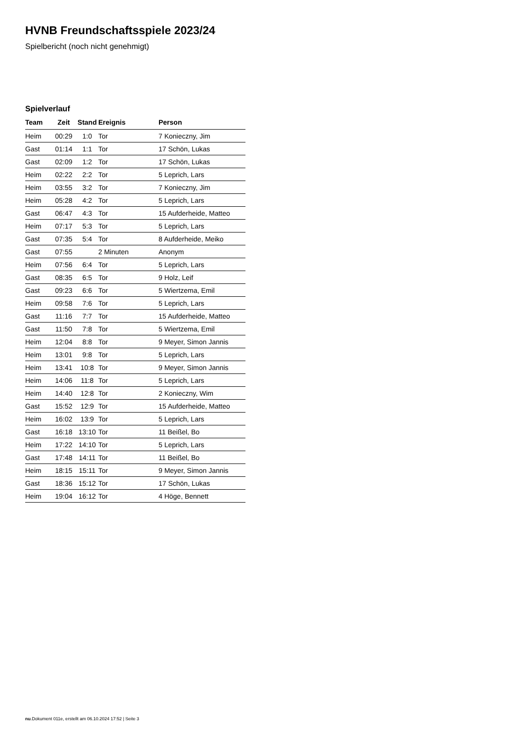HVNB Freundschaftsspiele 2023/24
Spielbericht (noch nicht genehmigt)
Spielverlauf
| Team | Zeit | Stand | Ereignis | Person |
| --- | --- | --- | --- | --- |
| Heim | 00:29 | 1:0 | Tor | 7 Konieczny, Jim |
| Gast | 01:14 | 1:1 | Tor | 17 Schön, Lukas |
| Gast | 02:09 | 1:2 | Tor | 17 Schön, Lukas |
| Heim | 02:22 | 2:2 | Tor | 5 Leprich, Lars |
| Heim | 03:55 | 3:2 | Tor | 7 Konieczny, Jim |
| Heim | 05:28 | 4:2 | Tor | 5 Leprich, Lars |
| Gast | 06:47 | 4:3 | Tor | 15 Aufderheide, Matteo |
| Heim | 07:17 | 5:3 | Tor | 5 Leprich, Lars |
| Gast | 07:35 | 5:4 | Tor | 8 Aufderheide, Meiko |
| Gast | 07:55 | | 2 Minuten | Anonym |
| Heim | 07:56 | 6:4 | Tor | 5 Leprich, Lars |
| Gast | 08:35 | 6:5 | Tor | 9 Holz, Leif |
| Gast | 09:23 | 6:6 | Tor | 5 Wiertzema, Emil |
| Heim | 09:58 | 7:6 | Tor | 5 Leprich, Lars |
| Gast | 11:16 | 7:7 | Tor | 15 Aufderheide, Matteo |
| Gast | 11:50 | 7:8 | Tor | 5 Wiertzema, Emil |
| Heim | 12:04 | 8:8 | Tor | 9 Meyer, Simon Jannis |
| Heim | 13:01 | 9:8 | Tor | 5 Leprich, Lars |
| Heim | 13:41 | 10:8 | Tor | 9 Meyer, Simon Jannis |
| Heim | 14:06 | 11:8 | Tor | 5 Leprich, Lars |
| Heim | 14:40 | 12:8 | Tor | 2 Konieczny, Wim |
| Gast | 15:52 | 12:9 | Tor | 15 Aufderheide, Matteo |
| Heim | 16:02 | 13:9 | Tor | 5 Leprich, Lars |
| Gast | 16:18 | 13:10 | Tor | 11 Beißel, Bo |
| Heim | 17:22 | 14:10 | Tor | 5 Leprich, Lars |
| Gast | 17:48 | 14:11 | Tor | 11 Beißel, Bo |
| Heim | 18:15 | 15:11 | Tor | 9 Meyer, Simon Jannis |
| Gast | 18:36 | 15:12 | Tor | 17 Schön, Lukas |
| Heim | 19:04 | 16:12 | Tor | 4 Höge, Bennett |
nu.Dokument 011e, erstellt am 06.10.2024 17:52 | Seite 3